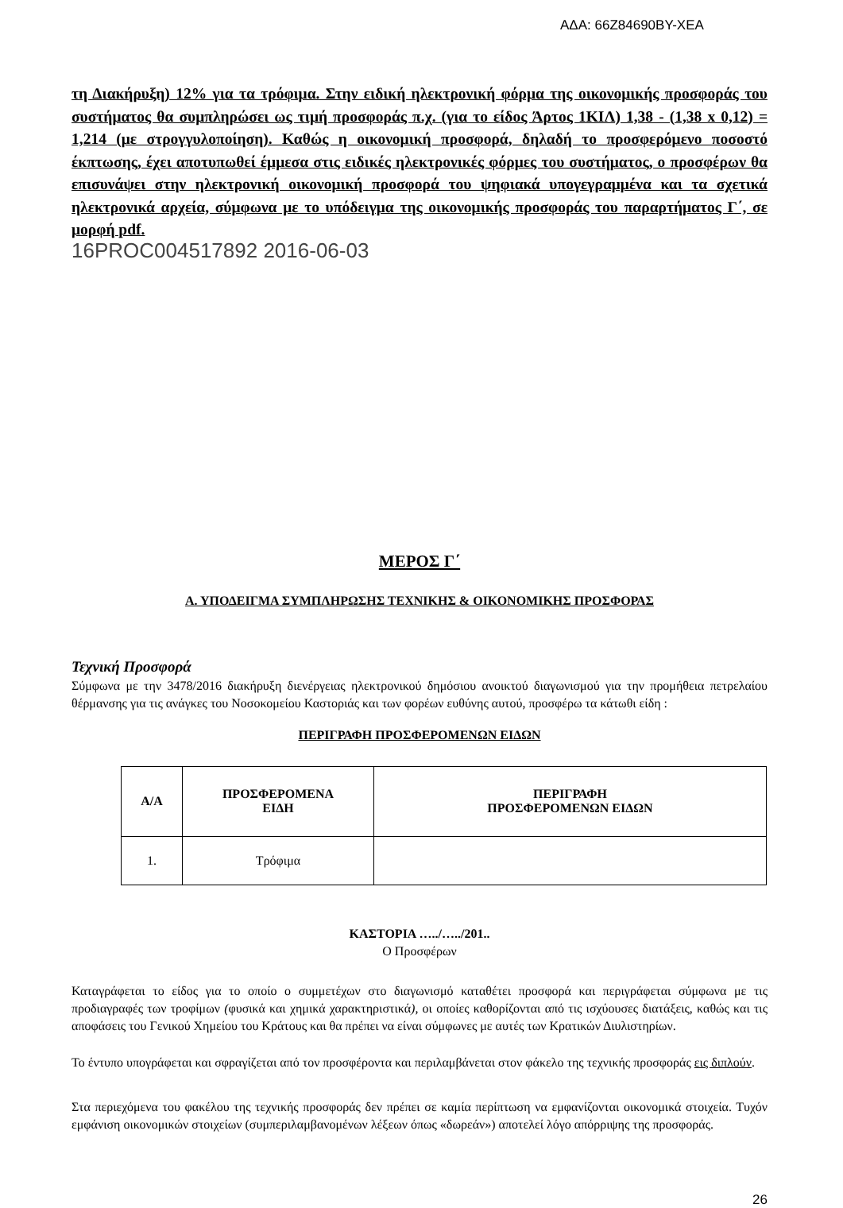ΑΔΑ: 66Ζ84690ΒΥ-ΧΕΑ
τη Διακήρυξη) 12% για τα τρόφιμα. Στην ειδική ηλεκτρονική φόρμα της οικονομικής προσφοράς του συστήματος θα συμπληρώσει ως τιμή προσφοράς π.χ. (για το είδος Άρτος 1ΚΙΛ) 1,38 - (1,38 x 0,12) = 1,214 (με στρογγυλοποίηση). Καθώς η οικονομική προσφορά, δηλαδή το προσφερόμενο ποσοστό έκπτωσης, έχει αποτυπωθεί έμμεσα στις ειδικές ηλεκτρονικές φόρμες του συστήματος, ο προσφέρων θα επισυνάψει στην ηλεκτρονική οικονομική προσφορά του ψηφιακά υπογεγραμμένα και τα σχετικά ηλεκτρονικά αρχεία, σύμφωνα με το υπόδειγμα της οικονομικής προσφοράς του παραρτήματος Γ΄, σε μορφή pdf.
16PROC004517892 2016-06-03
ΜΕΡΟΣ Γ΄
Α. ΥΠΟΔΕΙΓΜΑ ΣΥΜΠΛΗΡΩΣΗΣ ΤΕΧΝΙΚΗΣ & ΟΙΚΟΝΟΜΙΚΗΣ ΠΡΟΣΦΟΡΑΣ
Τεχνική Προσφορά
Σύμφωνα με την 3478/2016 διακήρυξη διενέργειας ηλεκτρονικού δημόσιου ανοικτού διαγωνισμού για την προμήθεια πετρελαίου θέρμανσης για τις ανάγκες του Νοσοκομείου Καστοριάς και των φορέων ευθύνης αυτού, προσφέρω τα κάτωθι είδη :
ΠΕΡΙΓΡΑΦΗ ΠΡΟΣΦΕΡΟΜΕΝΩΝ ΕΙΔΩΝ
| Α/Α | ΠΡΟΣΦΕΡΟΜΕΝΑ ΕΙΔΗ | ΠΕΡΙΓΡΑΦΗ ΠΡΟΣΦΕΡΟΜΕΝΩΝ ΕΙΔΩΝ |
| --- | --- | --- |
| 1. | Τρόφιμα | |
ΚΑΣΤΟΡΙΑ …../…../201..
Ο Προσφέρων
Καταγράφεται το είδος για το οποίο ο συμμετέχων στο διαγωνισμό καταθέτει προσφορά και περιγράφεται σύμφωνα με τις προδιαγραφές των τροφίμων (φυσικά και χημικά χαρακτηριστικά), οι οποίες καθορίζονται από τις ισχύουσες διατάξεις, καθώς και τις αποφάσεις του Γενικού Χημείου του Κράτους και θα πρέπει να είναι σύμφωνες με αυτές των Κρατικών Διυλιστηρίων.
Το έντυπο υπογράφεται και σφραγίζεται από τον προσφέροντα και περιλαμβάνεται στον φάκελο της τεχνικής προσφοράς εις διπλούν.
Στα περιεχόμενα του φακέλου της τεχνικής προσφοράς δεν πρέπει σε καμία περίπτωση να εμφανίζονται οικονομικά στοιχεία. Τυχόν εμφάνιση οικονομικών στοιχείων (συμπεριλαμβανομένων λέξεων όπως «δωρεάν») αποτελεί λόγο απόρριψης της προσφοράς.
26